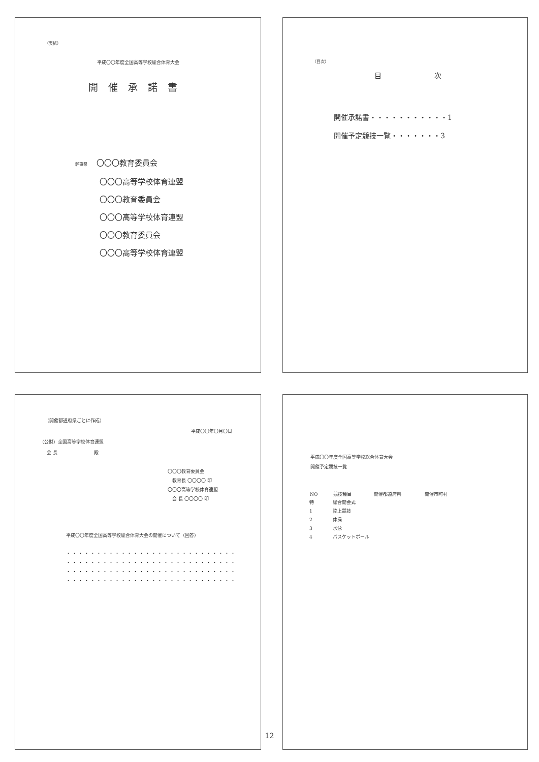（表紙）
平成〇〇年度全国高等学校総合体育大会
開催承諾書
幹事県 〇〇〇教育委員会
〇〇〇高等学校体育連盟
〇〇〇教育委員会
〇〇〇高等学校体育連盟
〇〇〇教育委員会
〇〇〇高等学校体育連盟
（目次）
目 次
開催承諾書・・・・・・・・・・・1
開催予定競技一覧・・・・・・・3
（開催都道府県ごとに作成）
平成〇〇年〇月〇日
（公財）全国高等学校体育連盟
会 長　　　　　　　　殿
〇〇〇教育委員会
　教育長 〇〇〇〇 印
〇〇〇高等学校体育連盟
　会 長 〇〇〇〇 印
平成〇〇年度全国高等学校総合体育大会の開催について（回答）
・・・・・・・・・・・・・・・・・・・・・・・・・・・・
・・・・・・・・・・・・・・・・・・・・・・・・・・・・
・・・・・・・・・・・・・・・・・・・・・・・・・・・・
・・・・・・・・・・・・・・・・・・・・・・・・・・・・
平成〇〇年度全国高等学校総合体育大会
開催予定競技一覧
| NO | 競技種目 | 開催都道府県 | 開催市町村 |
| --- | --- | --- | --- |
| 特 | 総合開会式 | | |
| 1 | 陸上競技 | | |
| 2 | 体操 | | |
| 3 | 水泳 | | |
| 4 | バスケットボール | | |
12